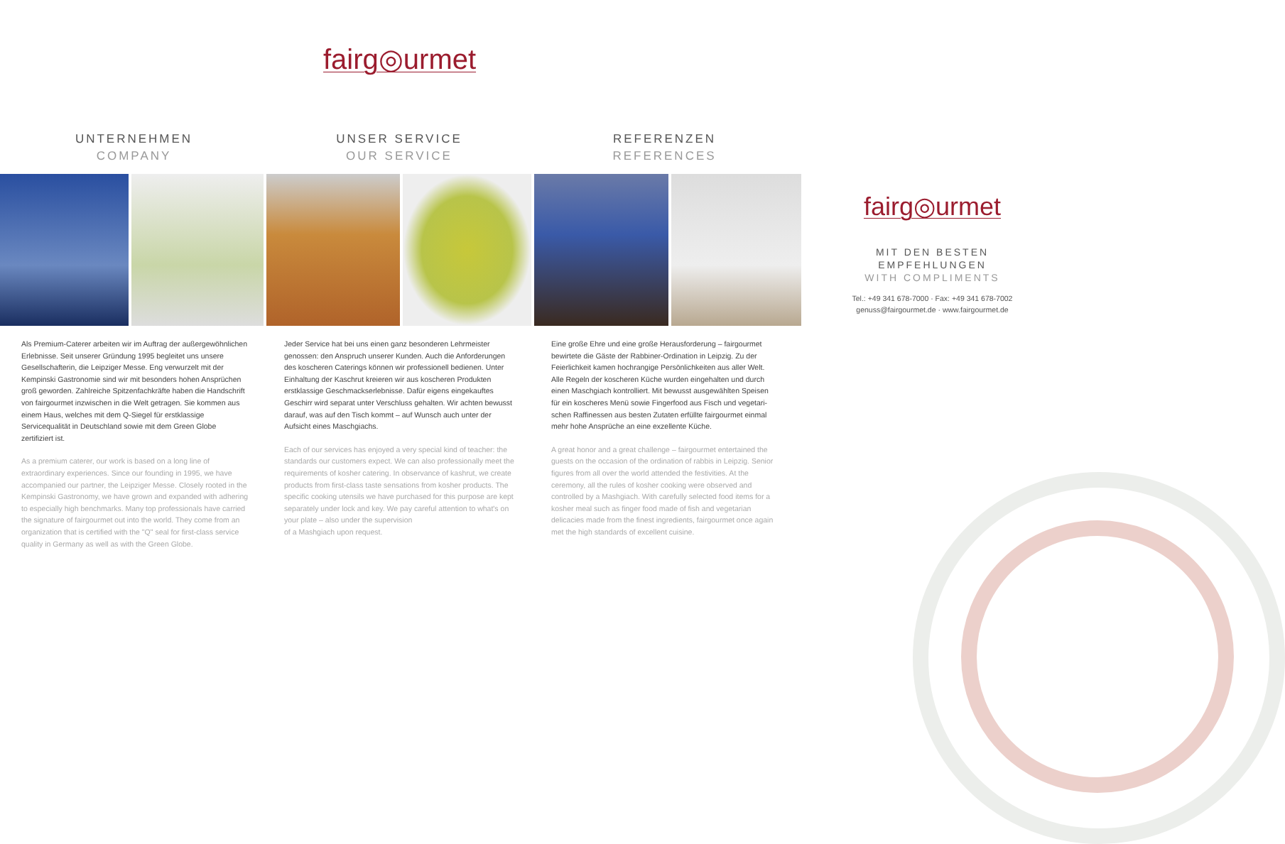fairg◎urmet
UNTERNEHMEN
COMPANY
UNSER SERVICE
OUR SERVICE
REFERENZEN
REFERENCES
Als Premium-Caterer arbeiten wir im Auftrag der außergewöhnlichen Erlebnisse. Seit unserer Gründung 1995 begleitet uns unsere Gesellschafterin, die Leipziger Messe. Eng verwurzelt mit der Kempinski Gastronomie sind wir mit besonders hohen Ansprüchen groß geworden. Zahlreiche Spitzenfachkräfte haben die Handschrift von fairgourmet inzwischen in die Welt getragen. Sie kommen aus einem Haus, welches mit dem Q-Siegel für erstklassige Servicequalität in Deutschland sowie mit dem Green Globe zertifiziert ist.
As a premium caterer, our work is based on a long line of extraordinary experiences. Since our founding in 1995, we have accompanied our partner, the Leipziger Messe. Closely rooted in the Kempinski Gastronomy, we have grown and expanded with adhering to especially high benchmarks. Many top professionals have carried the signature of fairgourmet out into the world. They come from an organization that is certified with the "Q" seal for first-class service quality in Germany as well as with the Green Globe.
Jeder Service hat bei uns einen ganz besonderen Lehrmeister genossen: den Anspruch unserer Kunden. Auch die Anforderungen des koscheren Caterings können wir professionell bedienen. Unter Einhaltung der Kaschrut kreieren wir aus koscheren Produkten erstklassige Geschmackserlebnisse. Dafür eigens eingekauftes Geschirr wird separat unter Verschluss gehalten. Wir achten bewusst darauf, was auf den Tisch kommt – auf Wunsch auch unter der Aufsicht eines Maschgiachs.
Each of our services has enjoyed a very special kind of teacher: the standards our customers expect. We can also professionally meet the requirements of kosher catering. In observance of kashrut, we create products from first-class taste sensations from kosher products. The specific cooking utensils we have purchased for this purpose are kept separately under lock and key. We pay careful attention to what's on your plate – also under the supervision
of a Mashgiach upon request.
Eine große Ehre und eine große Herausforderung – fairgourmet bewirtete die Gäste der Rabbiner-Ordination in Leipzig. Zu der Feierlichkeit kamen hochrangige Persönlichkeiten aus aller Welt. Alle Regeln der koscheren Küche wurden eingehalten und durch einen Maschgiach kontrolliert. Mit bewusst ausgewählten Speisen für ein koscheres Menü sowie Fingerfood aus Fisch und vegetari-schen Raffinessen aus besten Zutaten erfüllte fairgourmet einmal mehr hohe Ansprüche an eine exzellente Küche.
A great honor and a great challenge – fairgourmet entertained the guests on the occasion of the ordination of rabbis in Leipzig. Senior figures from all over the world attended the festivities. At the ceremony, all the rules of kosher cooking were observed and controlled by a Mashgiach. With carefully selected food items for a kosher meal such as finger food made of fish and vegetarian delicacies made from the finest ingredients, fairgourmet once again met the high standards of excellent cuisine.
fairg◎urmet
MIT DEN BESTEN EMPFEHLUNGEN
WITH COMPLIMENTS
Tel.: +49 341 678-7000 · Fax: +49 341 678-7002
genuss@fairgourmet.de · www.fairgourmet.de